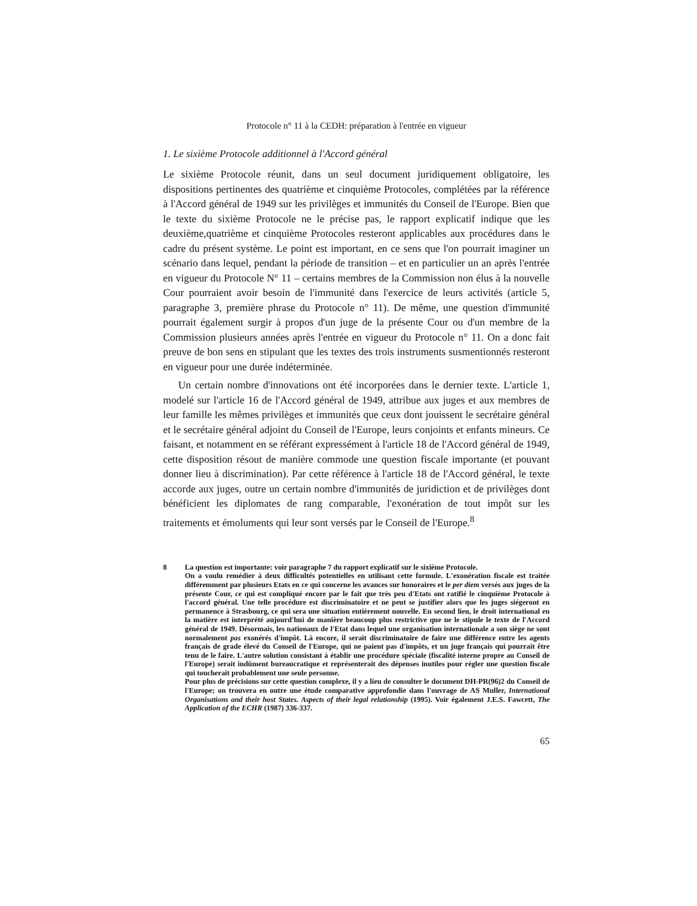Protocole n° 11 à la CEDH: préparation à l'entrée en vigueur
1. Le sixième Protocole additionnel à l'Accord général
Le sixième Protocole réunit, dans un seul document juridiquement obligatoire, les dispositions pertinentes des quatrième et cinquième Protocoles, complétées par la référence à l'Accord général de 1949 sur les privilèges et immunités du Conseil de l'Europe. Bien que le texte du sixième Protocole ne le précise pas, le rapport explicatif indique que les deuxième,quatrième et cinquième Protocoles resteront applicables aux procédures dans le cadre du présent système. Le point est important, en ce sens que l'on pourrait imaginer un scénario dans lequel, pendant la période de transition – et en particulier un an après l'entrée en vigueur du Protocole N° 11 – certains membres de la Commission non élus à la nouvelle Cour pourraient avoir besoin de l'immunité dans l'exercice de leurs activités (article 5, paragraphe 3, première phrase du Protocole n° 11). De même, une question d'immunité pourrait également surgir à propos d'un juge de la présente Cour ou d'un membre de la Commission plusieurs années après l'entrée en vigueur du Protocole n° 11. On a donc fait preuve de bon sens en stipulant que les textes des trois instruments susmentionnés resteront en vigueur pour une durée indéterminée.
Un certain nombre d'innovations ont été incorporées dans le dernier texte. L'article 1, modelé sur l'article 16 de l'Accord général de 1949, attribue aux juges et aux membres de leur famille les mêmes privilèges et immunités que ceux dont jouissent le secrétaire général et le secrétaire général adjoint du Conseil de l'Europe, leurs conjoints et enfants mineurs. Ce faisant, et notamment en se référant expressément à l'article 18 de l'Accord général de 1949, cette disposition résout de manière commode une question fiscale importante (et pouvant donner lieu à discrimination). Par cette référence à l'article 18 de l'Accord général, le texte accorde aux juges, outre un certain nombre d'immunités de juridiction et de privilèges dont bénéficient les diplomates de rang comparable, l'exonération de tout impôt sur les traitements et émoluments qui leur sont versés par le Conseil de l'Europe.<sup>8</sup>
8
La question est importante: voir paragraphe 7 du rapport explicatif sur le sixième Protocole.
On a voulu remédier à deux difficultés potentielles en utilisant cette formule. L'exonération fiscale est traitée différemment par plusieurs Etats en ce qui concerne les avances sur honoraires et le per diem versés aux juges de la présente Cour, ce qui est compliqué encore par le fait que très peu d'Etats ont ratifié le cinquième Protocole à l'accord général. Une telle procédure est discriminatoire et ne peut se justifier alors que les juges siégeront en permanence à Strasbourg, ce qui sera une situation entièrement nouvelle. En second lieu, le droit international en la matière est interprété aujourd'hui de manière beaucoup plus restrictive que ne le stipule le texte de l'Accord général de 1949. Désormais, les nationaux de l'Etat dans lequel une organisation internationale a son siège ne sont normalement pas exonérés d'impôt. Là encore, il serait discriminatoire de faire une différence entre les agents français de grade élevé du Conseil de l'Europe, qui ne paient pas d'impôts, et un juge français qui pourrait être tenu de le faire. L'autre solution consistant à établir une procédure spéciale (fiscalité interne propre au Conseil de l'Europe) serait indûment bureaucratique et représenterait des dépenses inutiles pour régler une question fiscale qui toucherait probablement une seule personne.
Pour plus de précisions sur cette question complexe, il y a lieu de consulter le document DH-PR(96)2 du Conseil de l'Europe; on trouvera en outre une étude comparative approfondie dans l'ouvrage de AS Muller, International Organisations and their host States. Aspects of their legal relationship (1995). Voir également J.E.S. Fawcett, The Application of the ECHR (1987) 336-337.
65